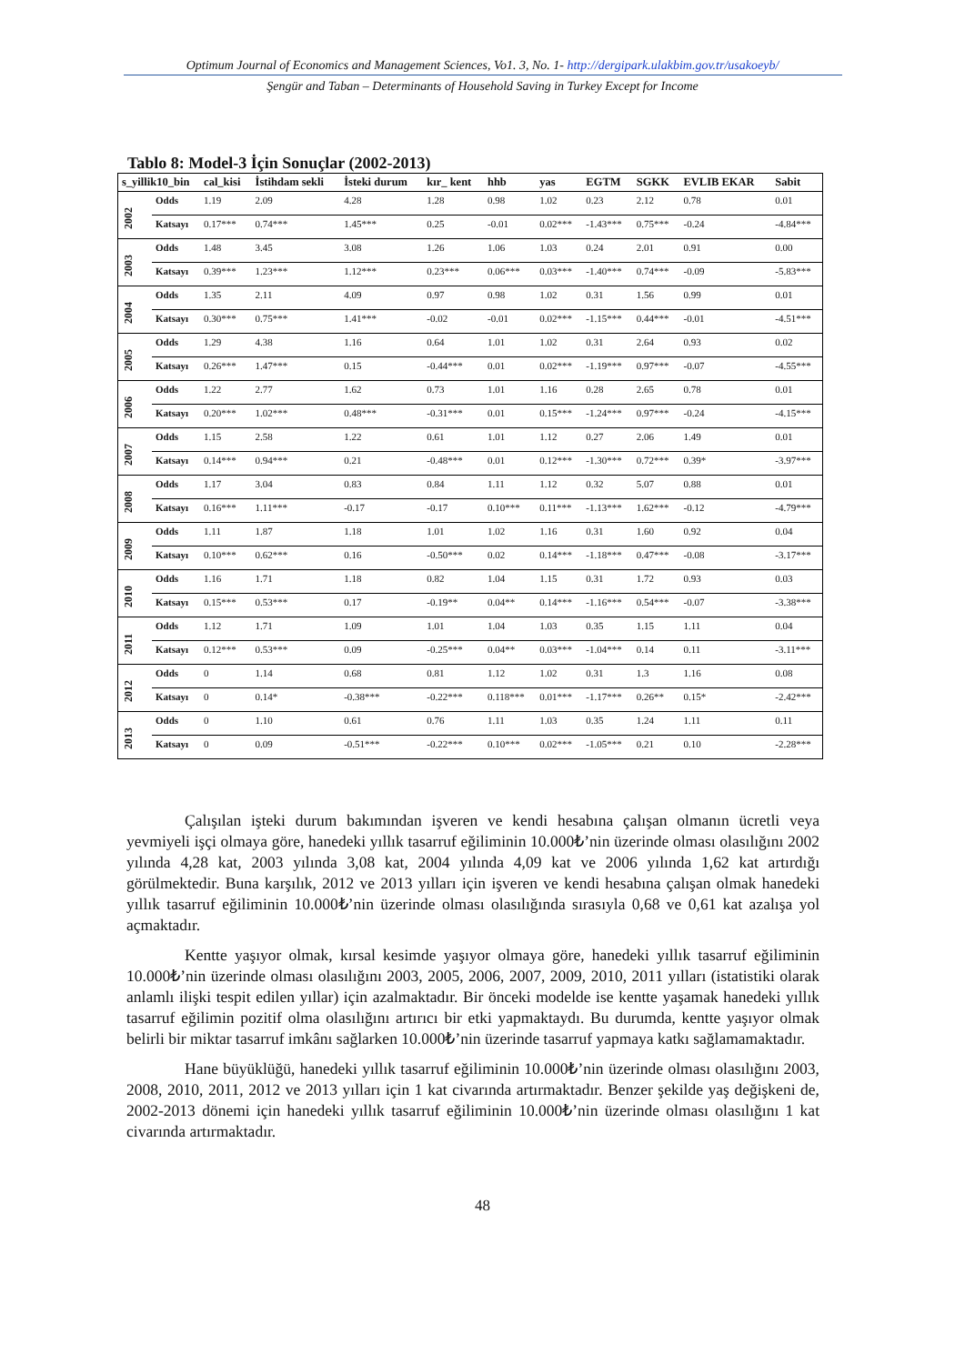Optimum Journal of Economics and Management Sciences, Vo1. 3, No. 1- http://dergipark.ulakbim.gov.tr/usakoeyb/
Şengür and Taban – Determinants of Household Saving in Turkey Except for Income
Tablo 8: Model-3 İçin Sonuçlar (2002-2013)
| s_yillik10_bin | | cal_kisi | İstihdam sekli | İsteki durum | kır_ kent | hhb | yas | EGTM | SGKK | EVLIB EKAR | Sabit |
| --- | --- | --- | --- | --- | --- | --- | --- | --- | --- | --- | --- |
| 2002 | Odds | 1.19 | 2.09 | 4.28 | 1.28 | 0.98 | 1.02 | 0.23 | 2.12 | 0.78 | 0.01 |
| | Katsayı | 0.17*** | 0.74*** | 1.45*** | 0.25 | -0.01 | 0.02*** | -1.43*** | 0.75*** | -0.24 | -4.84*** |
| 2003 | Odds | 1.48 | 3.45 | 3.08 | 1.26 | 1.06 | 1.03 | 0.24 | 2.01 | 0.91 | 0.00 |
| | Katsayı | 0.39*** | 1.23*** | 1.12*** | 0.23*** | 0.06*** | 0.03*** | -1.40*** | 0.74*** | -0.09 | -5.83*** |
| 2004 | Odds | 1.35 | 2.11 | 4.09 | 0.97 | 0.98 | 1.02 | 0.31 | 1.56 | 0.99 | 0.01 |
| | Katsayı | 0.30*** | 0.75*** | 1.41*** | -0.02 | -0.01 | 0.02*** | -1.15*** | 0.44*** | -0.01 | -4.51*** |
| 2005 | Odds | 1.29 | 4.38 | 1.16 | 0.64 | 1.01 | 1.02 | 0.31 | 2.64 | 0.93 | 0.02 |
| | Katsayı | 0.26*** | 1.47*** | 0.15 | -0.44*** | 0.01 | 0.02*** | -1.19*** | 0.97*** | -0.07 | -4.55*** |
| 2006 | Odds | 1.22 | 2.77 | 1.62 | 0.73 | 1.01 | 1.16 | 0.28 | 2.65 | 0.78 | 0.01 |
| | Katsayı | 0.20*** | 1.02*** | 0.48*** | -0.31*** | 0.01 | 0.15*** | -1.24*** | 0.97*** | -0.24 | -4.15*** |
| 2007 | Odds | 1.15 | 2.58 | 1.22 | 0.61 | 1.01 | 1.12 | 0.27 | 2.06 | 1.49 | 0.01 |
| | Katsayı | 0.14*** | 0.94*** | 0.21 | -0.48*** | 0.01 | 0.12*** | -1.30*** | 0.72*** | 0.39* | -3.97*** |
| 2008 | Odds | 1.17 | 3.04 | 0.83 | 0.84 | 1.11 | 1.12 | 0.32 | 5.07 | 0.88 | 0.01 |
| | Katsayı | 0.16*** | 1.11*** | -0.17 | -0.17 | 0.10*** | 0.11*** | -1.13*** | 1.62*** | -0.12 | -4.79*** |
| 2009 | Odds | 1.11 | 1.87 | 1.18 | 1.01 | 1.02 | 1.16 | 0.31 | 1.60 | 0.92 | 0.04 |
| | Katsayı | 0.10*** | 0.62*** | 0.16 | -0.50*** | 0.02 | 0.14*** | -1.18*** | 0.47*** | -0.08 | -3.17*** |
| 2010 | Odds | 1.16 | 1.71 | 1.18 | 0.82 | 1.04 | 1.15 | 0.31 | 1.72 | 0.93 | 0.03 |
| | Katsayı | 0.15*** | 0.53*** | 0.17 | -0.19** | 0.04** | 0.14*** | -1.16*** | 0.54*** | -0.07 | -3.38*** |
| 2011 | Odds | 1.12 | 1.71 | 1.09 | 1.01 | 1.04 | 1.03 | 0.35 | 1.15 | 1.11 | 0.04 |
| | Katsayı | 0.12*** | 0.53*** | 0.09 | -0.25*** | 0.04** | 0.03*** | -1.04*** | 0.14 | 0.11 | -3.11*** |
| 2012 | Odds | 0 | 1.14 | 0.68 | 0.81 | 1.12 | 1.02 | 0.31 | 1.3 | 1.16 | 0.08 |
| | Katsayı | 0 | 0.14* | -0.38*** | -0.22*** | 0.118*** | 0.01*** | -1.17*** | 0.26** | 0.15* | -2.42*** |
| 2013 | Odds | 0 | 1.10 | 0.61 | 0.76 | 1.11 | 1.03 | 0.35 | 1.24 | 1.11 | 0.11 |
| | Katsayı | 0 | 0.09 | -0.51*** | -0.22*** | 0.10*** | 0.02*** | -1.05*** | 0.21 | 0.10 | -2.28*** |
Çalışılan işteki durum bakımından işveren ve kendi hesabına çalışan olmanın ücretli veya yevmiyeli işçi olmaya göre, hanedeki yıllık tasarruf eğiliminin 10.000₺’nin üzerinde olması olasılığını 2002 yılında 4,28 kat, 2003 yılında 3,08 kat, 2004 yılında 4,09 kat ve 2006 yılında 1,62 kat artırdığı görülmektedir. Buna karşılık, 2012 ve 2013 yılları için işveren ve kendi hesabına çalışan olmak hanedeki yıllık tasarruf eğiliminin 10.000₺’nin üzerinde olması olasılığında sırasıyla 0,68 ve 0,61 kat azalışa yol açmaktadır.
Kentte yaşıyor olmak, kırsal kesimde yaşıyor olmaya göre, hanedeki yıllık tasarruf eğiliminin 10.000₺’nin üzerinde olması olasılığını 2003, 2005, 2006, 2007, 2009, 2010, 2011 yılları (istatistiki olarak anlamlı ilişki tespit edilen yıllar) için azalmaktadır. Bir önceki modelde ise kentte yaşamak hanedeki yıllık tasarruf eğilimin pozitif olma olasılığını artırıcı bir etki yapmaktaydı. Bu durumda, kentte yaşıyor olmak belirli bir miktar tasarruf imkânı sağlarken 10.000₺’nin üzerinde tasarruf yapmaya katkı sağlamamaktadır.
Hane büyüklüğü, hanedeki yıllık tasarruf eğiliminin 10.000₺’nin üzerinde olması olasılığını 2003, 2008, 2010, 2011, 2012 ve 2013 yılları için 1 kat civarında artırmaktadır. Benzer şekilde yaş değişkeni de, 2002-2013 dönemi için hanedeki yıllık tasarruf eğiliminin 10.000₺’nin üzerinde olması olasılığını 1 kat civarında artırmaktadır.
48